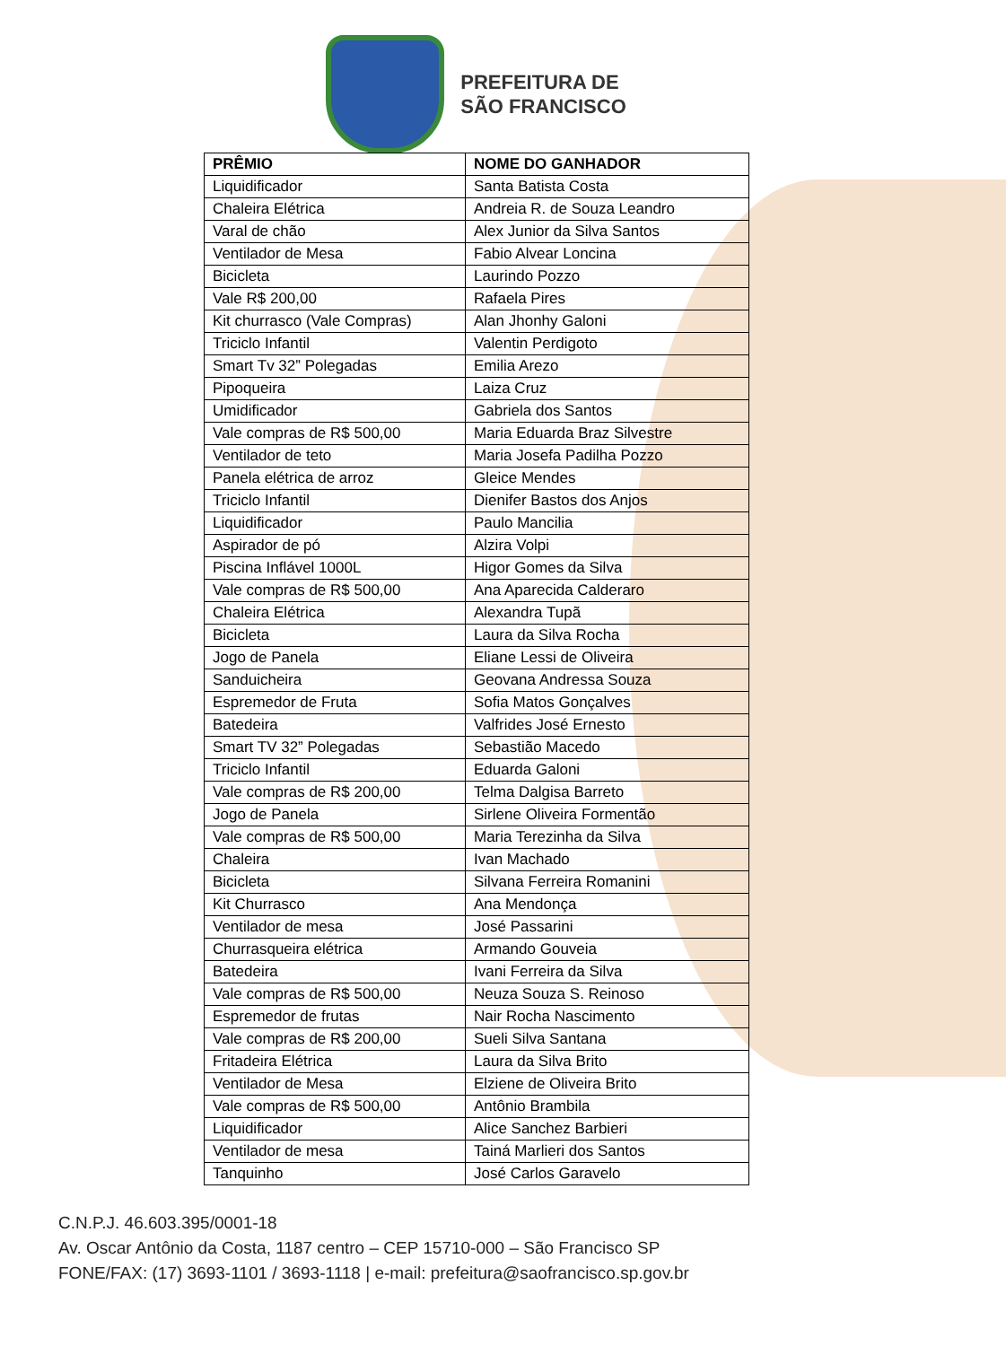PREFEITURA DE
SÃO FRANCISCO
| PRÊMIO | NOME DO GANHADOR |
| --- | --- |
| Liquidificador | Santa Batista Costa |
| Chaleira Elétrica | Andreia R. de Souza Leandro |
| Varal de chão | Alex Junior da Silva Santos |
| Ventilador de Mesa | Fabio Alvear Loncina |
| Bicicleta | Laurindo Pozzo |
| Vale R$ 200,00 | Rafaela Pires |
| Kit churrasco (Vale Compras) | Alan Jhonhy Galoni |
| Triciclo Infantil | Valentin Perdigoto |
| Smart Tv 32” Polegadas | Emilia Arezo |
| Pipoqueira | Laiza Cruz |
| Umidificador | Gabriela dos Santos |
| Vale compras de R$ 500,00 | Maria Eduarda Braz Silvestre |
| Ventilador de teto | Maria Josefa Padilha Pozzo |
| Panela elétrica de arroz | Gleice Mendes |
| Triciclo Infantil | Dienifer Bastos dos Anjos |
| Liquidificador | Paulo Mancilia |
| Aspirador de pó | Alzira Volpi |
| Piscina Inflável 1000L | Higor Gomes da Silva |
| Vale compras de R$ 500,00 | Ana Aparecida Calderaro |
| Chaleira Elétrica | Alexandra Tupã |
| Bicicleta | Laura da Silva Rocha |
| Jogo de Panela | Eliane Lessi de Oliveira |
| Sanduicheira | Geovana Andressa Souza |
| Espremedor de Fruta | Sofia Matos Gonçalves |
| Batedeira | Valfrides José Ernesto |
| Smart TV 32” Polegadas | Sebastião Macedo |
| Triciclo Infantil | Eduarda Galoni |
| Vale compras de R$ 200,00 | Telma Dalgisa Barreto |
| Jogo de Panela | Sirlene Oliveira Formentão |
| Vale compras de R$ 500,00 | Maria Terezinha da Silva |
| Chaleira | Ivan Machado |
| Bicicleta | Silvana Ferreira Romanini |
| Kit Churrasco | Ana Mendonça |
| Ventilador de mesa | José Passarini |
| Churrasqueira elétrica | Armando Gouveia |
| Batedeira | Ivani Ferreira da Silva |
| Vale compras de R$ 500,00 | Neuza Souza S. Reinoso |
| Espremedor de frutas | Nair Rocha Nascimento |
| Vale compras de R$ 200,00 | Sueli Silva Santana |
| Fritadeira Elétrica | Laura da Silva Brito |
| Ventilador de Mesa | Elziene de Oliveira Brito |
| Vale compras de R$ 500,00 | Antônio Brambila |
| Liquidificador | Alice Sanchez Barbieri |
| Ventilador de mesa | Tainá Marlieri dos Santos |
| Tanquinho | José Carlos Garavelo |
C.N.P.J. 46.603.395/0001-18
Av. Oscar Antônio da Costa, 1187 centro – CEP 15710-000 – São Francisco SP
FONE/FAX: (17) 3693-1101 / 3693-1118 | e-mail: prefeitura@saofrancisco.sp.gov.br